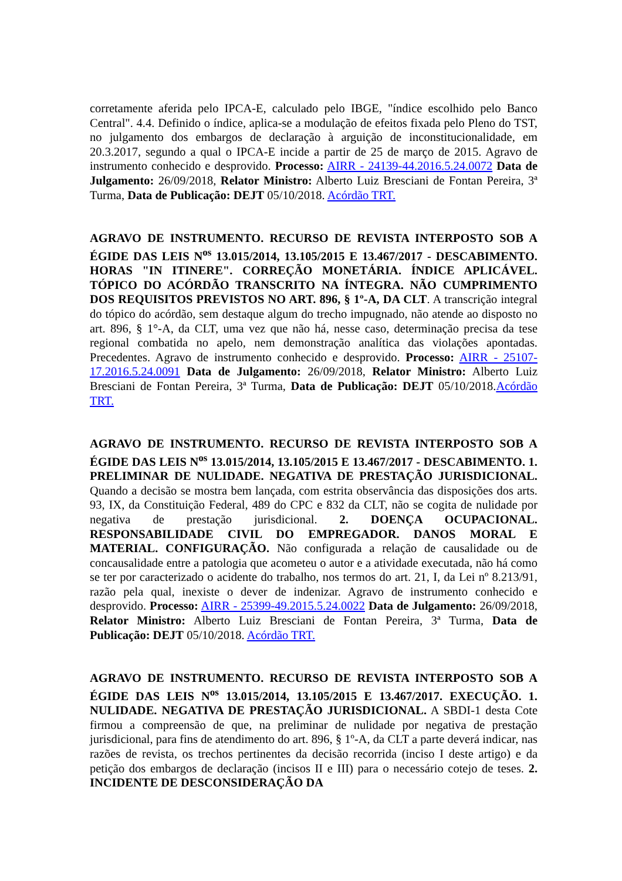corretamente aferida pelo IPCA-E, calculado pelo IBGE, "índice escolhido pelo Banco Central". 4.4. Definido o índice, aplica-se a modulação de efeitos fixada pelo Pleno do TST, no julgamento dos embargos de declaração à arguição de inconstitucionalidade, em 20.3.2017, segundo a qual o IPCA-E incide a partir de 25 de março de 2015. Agravo de instrumento conhecido e desprovido. Processo: AIRR - 24139-44.2016.5.24.0072 Data de Julgamento: 26/09/2018, Relator Ministro: Alberto Luiz Bresciani de Fontan Pereira, 3ª Turma, Data de Publicação: DEJT 05/10/2018. Acórdão TRT.
AGRAVO DE INSTRUMENTO. RECURSO DE REVISTA INTERPOSTO SOB A ÉGIDE DAS LEIS N<sup>os</sup> 13.015/2014, 13.105/2015 E 13.467/2017 - DESCABIMENTO. HORAS "IN ITINERE". CORREÇÃO MONETÁRIA. ÍNDICE APLICÁVEL. TÓPICO DO ACÓRDÃO TRANSCRITO NA ÍNTEGRA. NÃO CUMPRIMENTO DOS REQUISITOS PREVISTOS NO ART. 896, § 1º-A, DA CLT. A transcrição integral do tópico do acórdão, sem destaque algum do trecho impugnado, não atende ao disposto no art. 896, § 1°-A, da CLT, uma vez que não há, nesse caso, determinação precisa da tese regional combatida no apelo, nem demonstração analítica das violações apontadas. Precedentes. Agravo de instrumento conhecido e desprovido. Processo: AIRR - 25107-17.2016.5.24.0091 Data de Julgamento: 26/09/2018, Relator Ministro: Alberto Luiz Bresciani de Fontan Pereira, 3ª Turma, Data de Publicação: DEJT 05/10/2018.Acórdão TRT.
AGRAVO DE INSTRUMENTO. RECURSO DE REVISTA INTERPOSTO SOB A ÉGIDE DAS LEIS N<sup>os</sup> 13.015/2014, 13.105/2015 E 13.467/2017 - DESCABIMENTO. 1. PRELIMINAR DE NULIDADE. NEGATIVA DE PRESTAÇÃO JURISDICIONAL. Quando a decisão se mostra bem lançada, com estrita observância das disposições dos arts. 93, IX, da Constituição Federal, 489 do CPC e 832 da CLT, não se cogita de nulidade por negativa de prestação jurisdicional. 2. DOENÇA OCUPACIONAL. RESPONSABILIDADE CIVIL DO EMPREGADOR. DANOS MORAL E MATERIAL. CONFIGURAÇÃO. Não configurada a relação de causalidade ou de concausalidade entre a patologia que acometeu o autor e a atividade executada, não há como se ter por caracterizado o acidente do trabalho, nos termos do art. 21, I, da Lei nº 8.213/91, razão pela qual, inexiste o dever de indenizar. Agravo de instrumento conhecido e desprovido. Processo: AIRR - 25399-49.2015.5.24.0022 Data de Julgamento: 26/09/2018, Relator Ministro: Alberto Luiz Bresciani de Fontan Pereira, 3ª Turma, Data de Publicação: DEJT 05/10/2018. Acórdão TRT.
AGRAVO DE INSTRUMENTO. RECURSO DE REVISTA INTERPOSTO SOB A ÉGIDE DAS LEIS N<sup>os</sup> 13.015/2014, 13.105/2015 E 13.467/2017. EXECUÇÃO. 1. NULIDADE. NEGATIVA DE PRESTAÇÃO JURISDICIONAL. A SBDI-1 desta Cote firmou a compreensão de que, na preliminar de nulidade por negativa de prestação jurisdicional, para fins de atendimento do art. 896, § 1º-A, da CLT a parte deverá indicar, nas razões de revista, os trechos pertinentes da decisão recorrida (inciso I deste artigo) e da petição dos embargos de declaração (incisos II e III) para o necessário cotejo de teses. 2. INCIDENTE DE DESCONSIDERAÇÃO DA